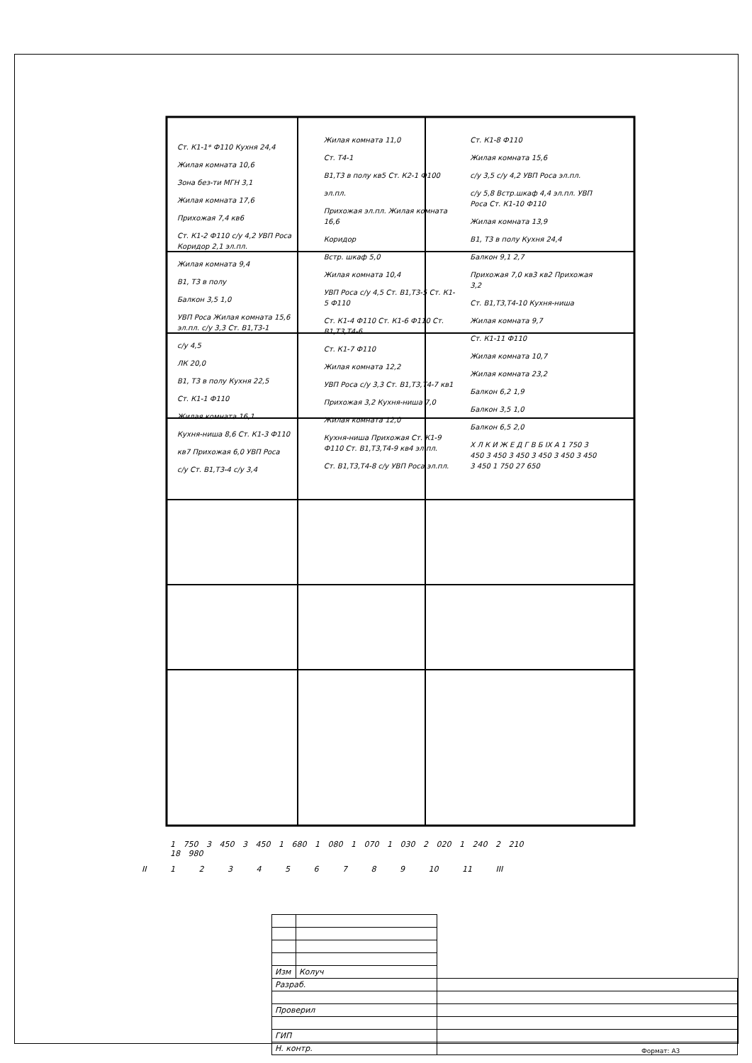Ст. К1-1* Ф110 Кухня 24,4
Жилая комната 10,6
Зона без-ти МГН 3,1
Жилая комната 17,6
Прихожая 7,4 кв6
Ст. К1-2 Ф110 с/у 4,2 УВП Роса Коридор 2,1 эл.пл.
Жилая комната 9,4
В1, Т3 в полу
Балкон 3,5 1,0
УВП Роса Жилая комната 15,6 эл.пл. с/у 3,3 Ст. В1,Т3-1
с/у 4,5
ЛК 20,0
В1, Т3 в полу Кухня 22,5
Ст. К1-1 Ф110
Жилая комната 16,1
Кухня-ниша 8,6 Ст. К1-3 Ф110
кв7 Прихожая 6,0 УВП Роса
с/у Ст. В1,Т3-4 с/у 3,4
Жилая комната 11,0
Ст. Т4-1
В1,Т3 в полу кв5 Ст. К2-1 Ф100
эл.пл.
Прихожая эл.пл. Жилая комната 16,6
Коридор
Встр. шкаф 5,0
Жилая комната 10,4
УВП Роса с/у 4,5 Ст. В1,Т3-5 Ст. К1-5 Ф110
Ст. К1-4 Ф110 Ст. К1-6 Ф110 Ст. В1,Т3,Т4-6
Ст. К1-7 Ф110
Жилая комната 12,2
УВП Роса с/у 3,3 Ст. В1,Т3,Т4-7 кв1
Прихожая 3,2 Кухня-ниша 7,0
Жилая комната 12,0
Кухня-ниша Прихожая Ст. К1-9 Ф110 Ст. В1,Т3,Т4-9 кв4 эл.пл.
Ст. В1,Т3,Т4-8 с/у УВП Роса эл.пл.
Ст. К1-8 Ф110
Жилая комната 15,6
с/у 3,5 с/у 4,2 УВП Роса эл.пл.
с/у 5,8 Встр.шкаф 4,4 эл.пл. УВП Роса Ст. К1-10 Ф110
Жилая комната 13,9
В1, Т3 в полу Кухня 24,4
Балкон 9,1 2,7
Прихожая 7,0 кв3 кв2 Прихожая 3,2
Ст. В1,Т3,Т4-10 Кухня-ниша
Жилая комната 9,7
Ст. К1-11 Ф110
Жилая комната 10,7
Жилая комната 23,2
Балкон 6,2 1,9
Балкон 3,5 1,0
Балкон 6,5 2,0
X Л К И Ж Е Д Г В Б IX А 1 750 3 450 3 450 3 450 3 450 3 450 3 450 3 450 1 750 27 650
1 750 3 450 3 450 1 680 1 080 1 070 1 030 2 020 1 240 2 210
18 980
II 1 2 3 4 5 6 7 8 9 10 11 III
| Изм | Колуч | |
| Разраб. | | |
| Проверил | | |
| ГИП | | |
| Н. контр. | | |
Формат: А3